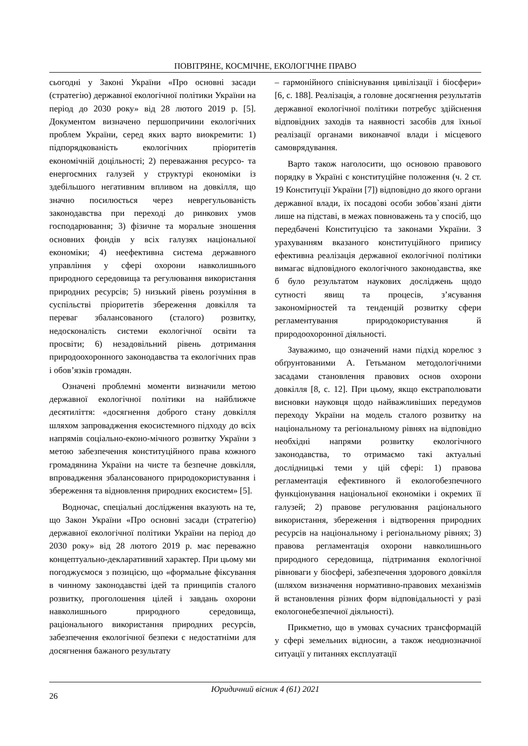ПОВІТРЯНЕ, КОСМІЧНЕ, ЕКОЛОГІЧНЕ ПРАВО
сьогодні у Законі України «Про основні засади (стратегію) державної екологічної політики України на період до 2030 року» від 28 лютого 2019 р. [5]. Документом визначено першопричини екологічних проблем України, серед яких варто виокремити: 1) підпорядкованість екологічних пріоритетів економічній доцільності; 2) переважання ресурсо- та енергоємних галузей у структурі економіки із здебільшого негативним впливом на довкілля, що значно посилюється через неврегульованість законодавства при переході до ринкових умов господарювання; 3) фізичне та моральне зношення основних фондів у всіх галузях національної економіки; 4) неефективна система державного управління у сфері охорони навколишнього природного середовища та регулювання використання природних ресурсів; 5) низький рівень розуміння в суспільстві пріоритетів збереження довкілля та переваг збалансованого (сталого) розвитку, недосконалість системи екологічної освіти та просвіти; 6) незадовільний рівень дотримання природоохоронного законодавства та екологічних прав і обов’язків громадян.
Означені проблемні моменти визначили метою державної екологічної політики на найближче десятиліття: «досягнення доброго стану довкілля шляхом запровадження екосистемного підходу до всіх напрямів соціально-еконо-мічного розвитку України з метою забезпечення конституційного права кожного громадянина України на чисте та безпечне довкілля, впровадження збалансованого природокористування і збереження та відновлення природних екосистем» [5].
Водночас, спеціальні дослідження вказують на те, що Закон України «Про основні засади (стратегію) державної екологічної політики України на період до 2030 року» від 28 лютого 2019 р. має переважно концептуально-декларативний характер. При цьому ми погоджуємося з позицією, що «формальне фіксування в чинному законодавстві ідей та принципів сталого розвитку, проголошення цілей і завдань охорони навколишнього природного середовища, раціонального використання природних ресурсів, забезпечення екологічної безпеки є недостатніми для досягнення бажаного результату
– гармонійного співіснування цивілізації і біосфери» [6, с. 188]. Реалізація, а головне досягнення результатів державної екологічної політики потребує здійснення відповідних заходів та наявності засобів для їхньої реалізації органами виконавчої влади і місцевого самоврядування.
Варто також наголосити, що основою правового порядку в Україні є конституційне положення (ч. 2 ст. 19 Конституції України [7]) відповідно до якого органи державної влади, їх посадові особи зобов`язані діяти лише на підставі, в межах повноважень та у спосіб, що передбачені Конституцією та законами України. З урахуванням вказаного конституційного припису ефективна реалізація державної екологічної політики вимагає відповідного екологічного законодавства, яке б було результатом наукових досліджень щодо сутності явищ та процесів, з’ясування закономірностей та тенденцій розвитку сфери регламентування природокористування й природоохоронної діяльності.
Зауважимо, що означений нами підхід корелює з обґрунтованими А. Гетьманом методологічними засадами становлення правових основ охорони довкілля [8, с. 12]. При цьому, якщо екстраполювати висновки науковця щодо найважливіших передумов переходу України на модель сталого розвитку на національному та регіональному рівнях на відповідно необхідні напрями розвитку екологічного законодавства, то отримаємо такі актуальні дослідницькі теми у цій сфері: 1) правова регламентація ефективного й екологобезпечного функціонування національної економіки і окремих її галузей; 2) правове регулювання раціонального використання, збереження і відтворення природних ресурсів на національному і регіональному рівнях; 3) правова регламентація охорони навколишнього природного середовища, підтримання екологічної рівноваги у біосфері, забезпечення здорового довкілля (шляхом визначення нормативно-правових механізмів й встановлення різних форм відповідальності у разі екологонебезпечної діяльності).
Прикметно, що в умовах сучасних трансформацій у сфері земельних відносин, а також неоднозначної ситуації у питаннях експлуатації
26
Юридичний вісник 4 (61) 2021